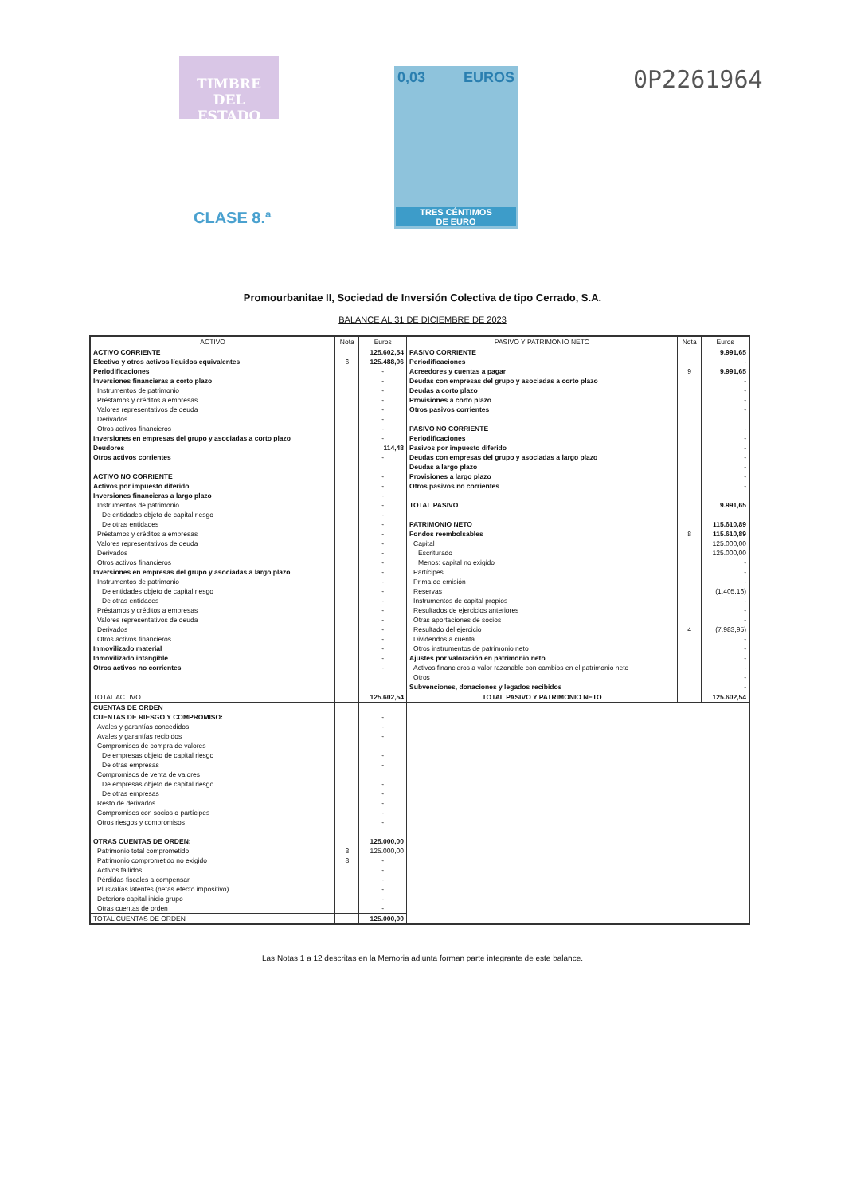TIMBRE
DEL ESTADO
0,03 EUROS
TRES CÉNTIMOS
DE EURO
CLASE 8.ª
0P2261964
Promourbanitae II, Sociedad de Inversión Colectiva de tipo Cerrado, S.A.
BALANCE AL 31 DE DICIEMBRE DE 2023
| ACTIVO | Nota | Euros | PASIVO Y PATRIMONIO NETO | Nota | Euros |
| --- | --- | --- | --- | --- | --- |
| ACTIVO CORRIENTE | | 125.602,54 | PASIVO CORRIENTE | | 9.991,65 |
| Efectivo y otros activos líquidos equivalentes | 6 | 125.488,06 | Periodificaciones | | - |
| Periodificaciones | | - | Acreedores y cuentas a pagar | 9 | 9.991,65 |
| Inversiones financieras a corto plazo | | - | Deudas con empresas del grupo y asociadas a corto plazo | | - |
| Instrumentos de patrimonio | | - | Deudas a corto plazo | | - |
| Préstamos y créditos a empresas | | - | Provisiones a corto plazo | | - |
| Valores representativos de deuda | | - | Otros pasivos corrientes | | - |
| Derivados | | - | | | |
| Otros activos financieros | | - | PASIVO NO CORRIENTE | | - |
| Inversiones en empresas del grupo y asociadas a corto plazo | | - | Periodificaciones | | - |
| Deudores | | 114,48 | Pasivos por impuesto diferido | | - |
| Otros activos corrientes | | - | Deudas con empresas del grupo y asociadas a largo plazo | | - |
| | | | Deudas a largo plazo | | - |
| ACTIVO NO CORRIENTE | | - | Provisiones a largo plazo | | - |
| Activos por impuesto diferido | | - | Otros pasivos no corrientes | | - |
| Inversiones financieras a largo plazo | | - | | | |
| Instrumentos de patrimonio | | - | TOTAL PASIVO | | 9.991,65 |
| De entidades objeto de capital riesgo | | - | | | |
| De otras entidades | | - | PATRIMONIO NETO | | 115.610,89 |
| Préstamos y créditos a empresas | | - | Fondos reembolsables | 8 | 115.610,89 |
| Valores representativos de deuda | | - | Capital | | 125.000,00 |
| Derivados | | - | Escriturado | | 125.000,00 |
| Otros activos financieros | | - | Menos: capital no exigido | | - |
| Inversiones en empresas del grupo y asociadas a largo plazo | | - | Partícipes | | - |
| Instrumentos de patrimonio | | - | Prima de emisión | | - |
| De entidades objeto de capital riesgo | | - | Reservas | | (1.405,16) |
| De otras entidades | | - | Instrumentos de capital propios | | - |
| Préstamos y créditos a empresas | | - | Resultados de ejercicios anteriores | | - |
| Valores representativos de deuda | | - | Otras aportaciones de socios | | - |
| Derivados | | - | Resultado del ejercicio | 4 | (7.983,95) |
| Otros activos financieros | | - | Dividendos a cuenta | | - |
| Inmovilizado material | | - | Otros instrumentos de patrimonio neto | | - |
| Inmovilizado intangible | | - | Ajustes por valoración en patrimonio neto | | - |
| Otros activos no corrientes | | - | Activos financieros a valor razonable con cambios en el patrimonio neto | | - |
| | | | Otros | | - |
| | | | Subvenciones, donaciones y legados recibidos | | - |
| TOTAL ACTIVO | | 125.602,54 | TOTAL PASIVO Y PATRIMONIO NETO | | 125.602,54 |
| CUENTAS DE ORDEN | | | | | |
| CUENTAS DE RIESGO Y COMPROMISO: | | - | | | |
| Avales y garantías concedidos | | - | | | |
| Avales y garantías recibidos | | - | | | |
| Compromisos de compra de valores | | | | | |
| De empresas objeto de capital riesgo | | - | | | |
| De otras empresas | | - | | | |
| Compromisos de venta de valores | | | | | |
| De empresas objeto de capital riesgo | | - | | | |
| De otras empresas | | - | | | |
| Resto de derivados | | - | | | |
| Compromisos con socios o partícipes | | - | | | |
| Otros riesgos y compromisos | | - | | | |
| OTRAS CUENTAS DE ORDEN: | | 125.000,00 | | | |
| Patrimonio total comprometido | 8 | 125.000,00 | | | |
| Patrimonio comprometido no exigido | 8 | - | | | |
| Activos fallidos | | - | | | |
| Pérdidas fiscales a compensar | | - | | | |
| Plusvalías latentes (netas efecto impositivo) | | - | | | |
| Deterioro capital inicio grupo | | - | | | |
| Otras cuentas de orden | | - | | | |
| TOTAL CUENTAS DE ORDEN | | 125.000,00 | | | |
Las Notas 1 a 12 descritas en la Memoria adjunta forman parte integrante de este balance.